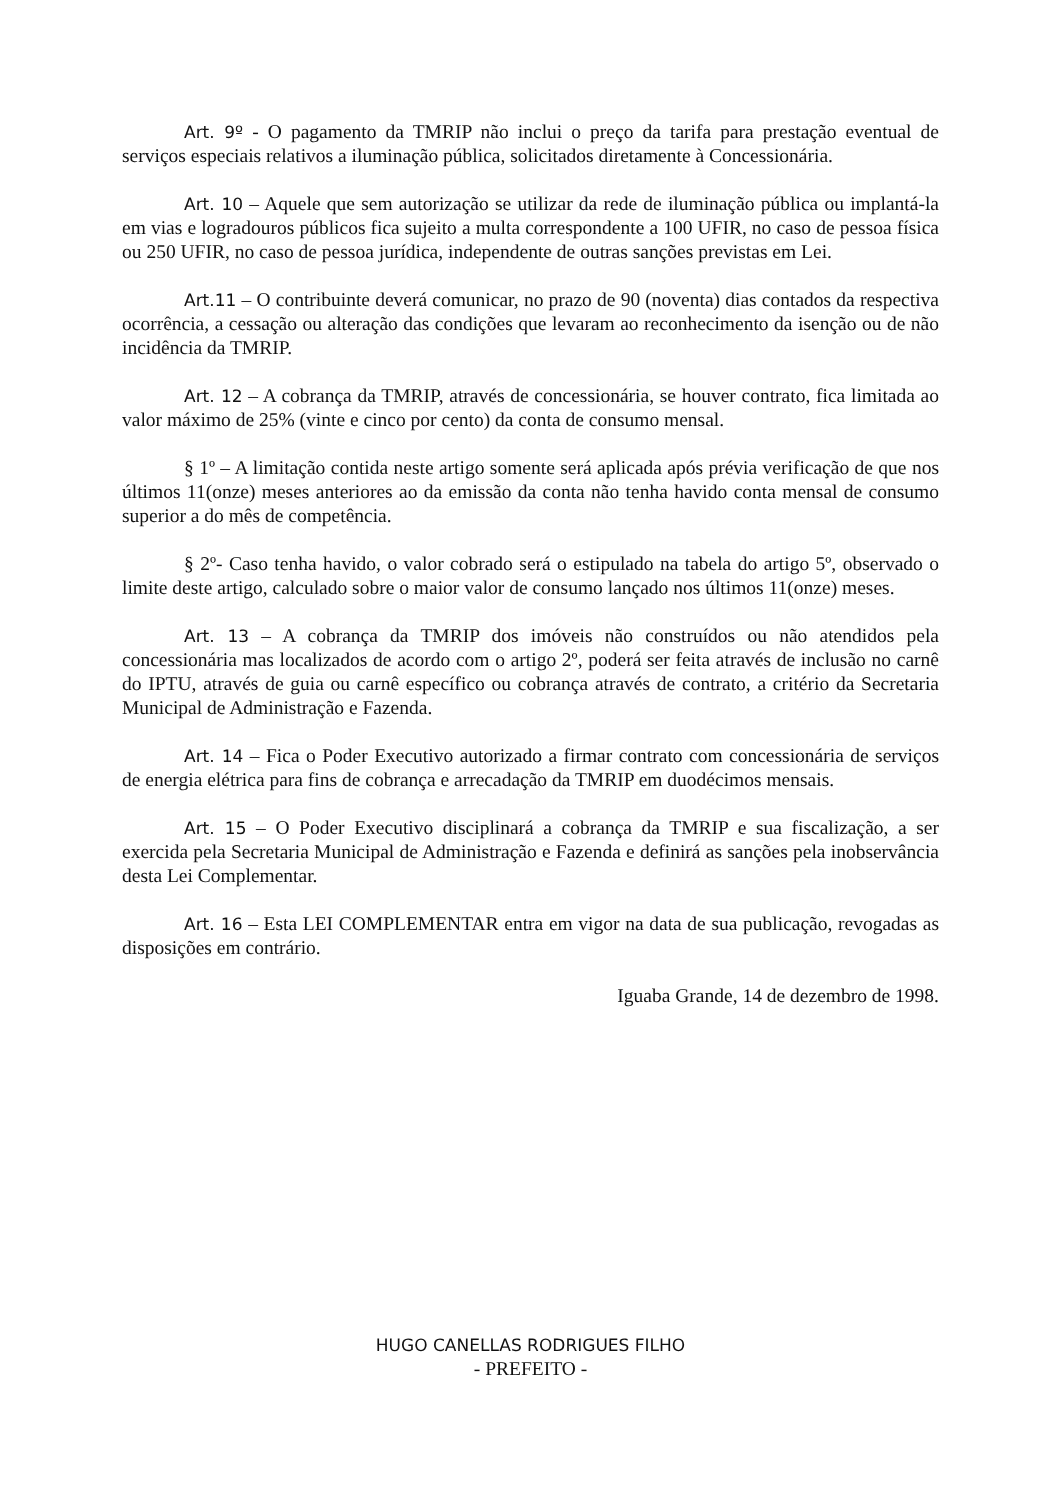Art. 9º - O pagamento da TMRIP não inclui o preço da tarifa para prestação eventual de serviços especiais relativos a iluminação pública, solicitados diretamente à Concessionária.
Art. 10 – Aquele que sem autorização se utilizar da rede de iluminação pública ou implantá-la em vias e logradouros públicos fica sujeito a multa correspondente a 100 UFIR, no caso de pessoa física ou 250 UFIR, no caso de pessoa jurídica, independente de outras sanções previstas em Lei.
Art.11 – O contribuinte deverá comunicar, no prazo de 90 (noventa) dias contados da respectiva ocorrência, a cessação ou alteração das condições que levaram ao reconhecimento da isenção ou de não incidência da TMRIP.
Art. 12 – A cobrança da TMRIP, através de concessionária, se houver contrato, fica limitada ao valor máximo de 25% (vinte e cinco por cento) da conta de consumo mensal.
§ 1º – A limitação contida neste artigo somente será aplicada após prévia verificação de que nos últimos 11(onze) meses anteriores ao da emissão da conta não tenha havido conta mensal de consumo superior a do mês de competência.
§ 2º- Caso tenha havido, o valor cobrado será o estipulado na tabela do artigo 5º, observado o limite deste artigo, calculado sobre o maior valor de consumo lançado nos últimos 11(onze) meses.
Art. 13 – A cobrança da TMRIP dos imóveis não construídos ou não atendidos pela concessionária mas localizados de acordo com o artigo 2º, poderá ser feita através de inclusão no carnê do IPTU, através de guia ou carnê específico ou cobrança através de contrato, a critério da Secretaria Municipal de Administração e Fazenda.
Art. 14 – Fica o Poder Executivo autorizado a firmar contrato com concessionária de serviços de energia elétrica para fins de cobrança e arrecadação da TMRIP em duodécimos mensais.
Art. 15 – O Poder Executivo disciplinará a cobrança da TMRIP e sua fiscalização, a ser exercida pela Secretaria Municipal de Administração e Fazenda e definirá as sanções pela inobservância desta Lei Complementar.
Art. 16 – Esta LEI COMPLEMENTAR entra em vigor na data de sua publicação, revogadas as disposições em contrário.
Iguaba Grande, 14 de dezembro de 1998.
HUGO CANELLAS RODRIGUES FILHO
- PREFEITO -